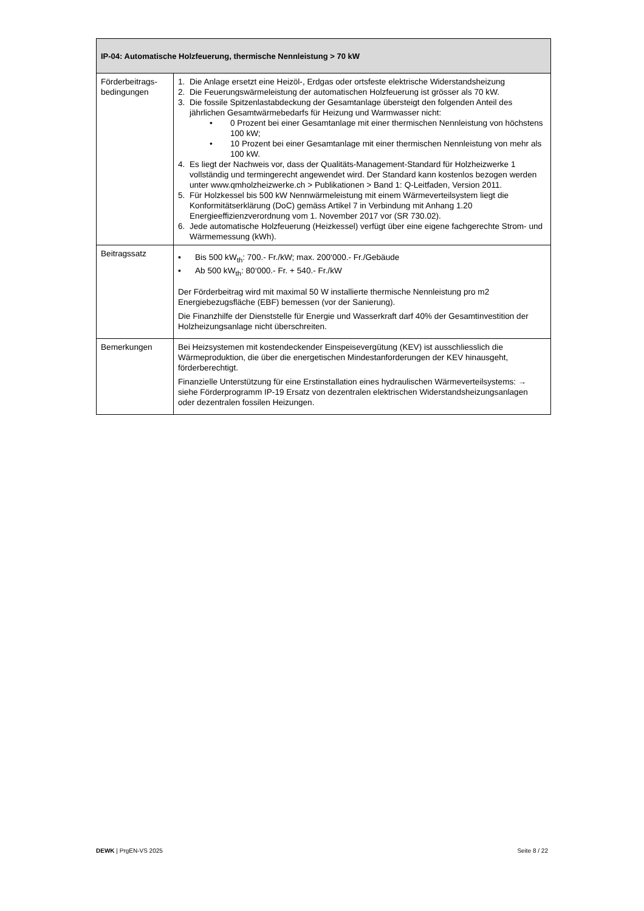| IP-04: Automatische Holzfeuerung, thermische Nennleistung > 70 kW | |
| --- | --- |
| Förderbeitrags-bedingungen | 1. Die Anlage ersetzt eine Heizöl-, Erdgas oder ortsfeste elektrische Widerstandsheizung 2. Die Feuerungswärmeleistung der automatischen Holzfeuerung ist grösser als 70 kW. 3. Die fossile Spitzenlastabdeckung der Gesamtanlage übersteigt den folgenden Anteil des jährlichen Gesamtwärmebedarfs für Heizung und Warmwasser nicht: • 0 Prozent bei einer Gesamtanlage mit einer thermischen Nennleistung von höchstens 100 kW; • 10 Prozent bei einer Gesamtanlage mit einer thermischen Nennleistung von mehr als 100 kW. 4. Es liegt der Nachweis vor, dass der Qualitäts-Management-Standard für Holzheizwerke 1 vollständig und termingerecht angewendet wird. Der Standard kann kostenlos bezogen werden unter www.qmholzheizwerke.ch > Publikationen > Band 1: Q-Leitfaden, Version 2011. 5. Für Holzkessel bis 500 kW Nennwärmeleistung mit einem Wärmeverteilsystem liegt die Konformitätserklärung (DoC) gemäss Artikel 7 in Verbindung mit Anhang 1.20 Energieeffizienzverordnung vom 1. November 2017 vor (SR 730.02). 6. Jede automatische Holzfeuerung (Heizkessel) verfügt über eine eigene fachgerechte Strom- und Wärmemessung (kWh). |
| Beitragssatz | ▪ Bis 500 kW<sub>th</sub>: 700.- Fr./kW; max. 200‘000.- Fr./Gebäude ▪ Ab 500 kW<sub>th</sub>: 80‘000.- Fr. + 540.- Fr./kW Der Förderbeitrag wird mit maximal 50 W installierte thermische Nennleistung pro m2 Energiebezugsfläche (EBF) bemessen (vor der Sanierung). Die Finanzhilfe der Dienststelle für Energie und Wasserkraft darf 40% der Gesamtinvestition der Holzheizungsanlage nicht überschreiten. |
| Bemerkungen | Bei Heizsystemen mit kostendeckender Einspeisevergütung (KEV) ist ausschliesslich die Wärmeproduktion, die über die energetischen Mindestanforderungen der KEV hinausgeht, förderberechtigt. Finanzielle Unterstützung für eine Erstinstallation eines hydraulischen Wärmeverteilsystems: → siehe Förderprogramm IP-19 Ersatz von dezentralen elektrischen Widerstandsheizungsanlagen oder dezentralen fossilen Heizungen. |
DEWK | PrgEN-VS 2025 Seite 8 / 22